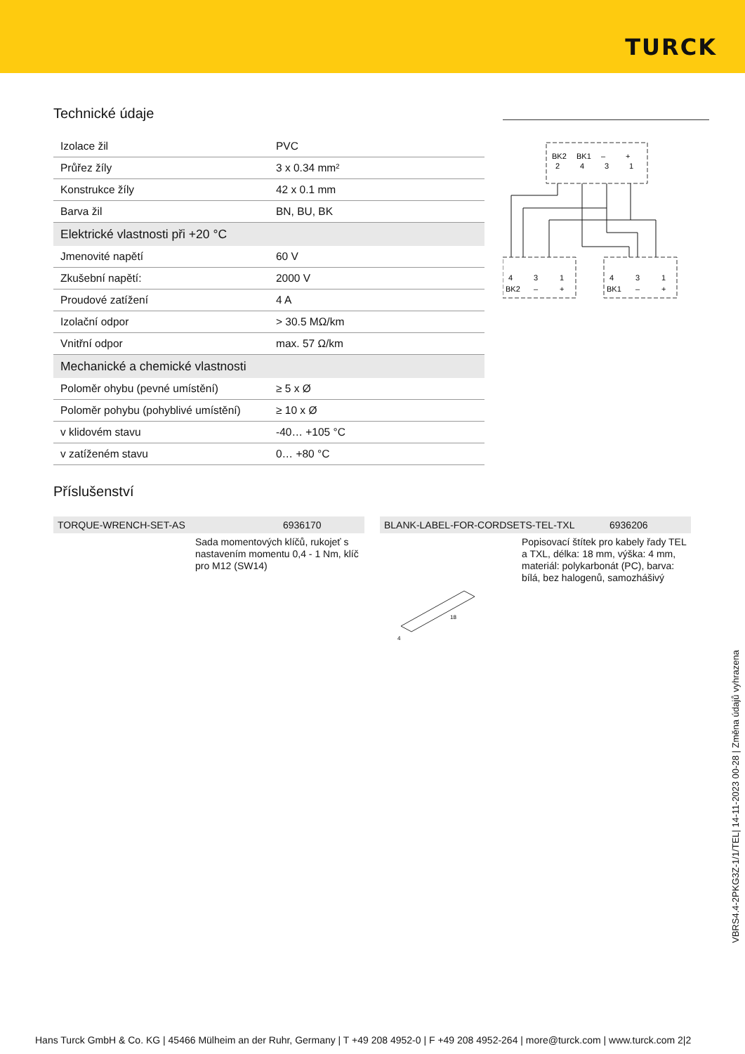TURCK
Technické údaje
| Izolace žil | PVC |
| Průřez žíly | 3 x 0.34 mm² |
| Konstrukce žíly | 42 x 0.1 mm |
| Barva žil | BN, BU, BK |
| Elektrické vlastnosti při +20 °C | |
| Jmenovité napětí | 60 V |
| Zkušební napětí: | 2000 V |
| Proudové zatížení | 4 A |
| Izolační odpor | > 30.5 MΩ/km |
| Vnitřní odpor | max. 57 Ω/km |
| Mechanické a chemické vlastnosti | |
| Poloměr ohybu (pevné umístění) | ≥ 5 x Ø |
| Poloměr pohybu (pohyblivé umístění) | ≥ 10 x Ø |
| v klidovém stavu | -40… +105 °C |
| v zatíženém stavu | 0… +80 °C |
BK2
BK1
–
+
2
4
3
1
4
3
1
BK2
–
+
4
3
1
BK1
–
+
Příslušenství
TORQUE-WRENCH-SET-AS 6936170
Sada momentových klíčů, rukojeť s nastavením momentu 0,4 - 1 Nm, klíč pro M12 (SW14)
BLANK-LABEL-FOR-CORDSETS-TEL-TXL 6936206
Popisovací štítek pro kabely řady TEL a TXL, délka: 18 mm, výška: 4 mm, materiál: polykarbonát (PC), barva: bílá, bez halogenů, samozhášivý
18
4
VBRS4.4-2PKG3Z-1/1/TEL| 14-11-2023 00-28 | Změna údajů vyhrazena
Hans Turck GmbH & Co. KG | 45466 Mülheim an der Ruhr, Germany | T +49 208 4952-0 | F +49 208 4952-264 | more@turck.com | www.turck.com 2|2